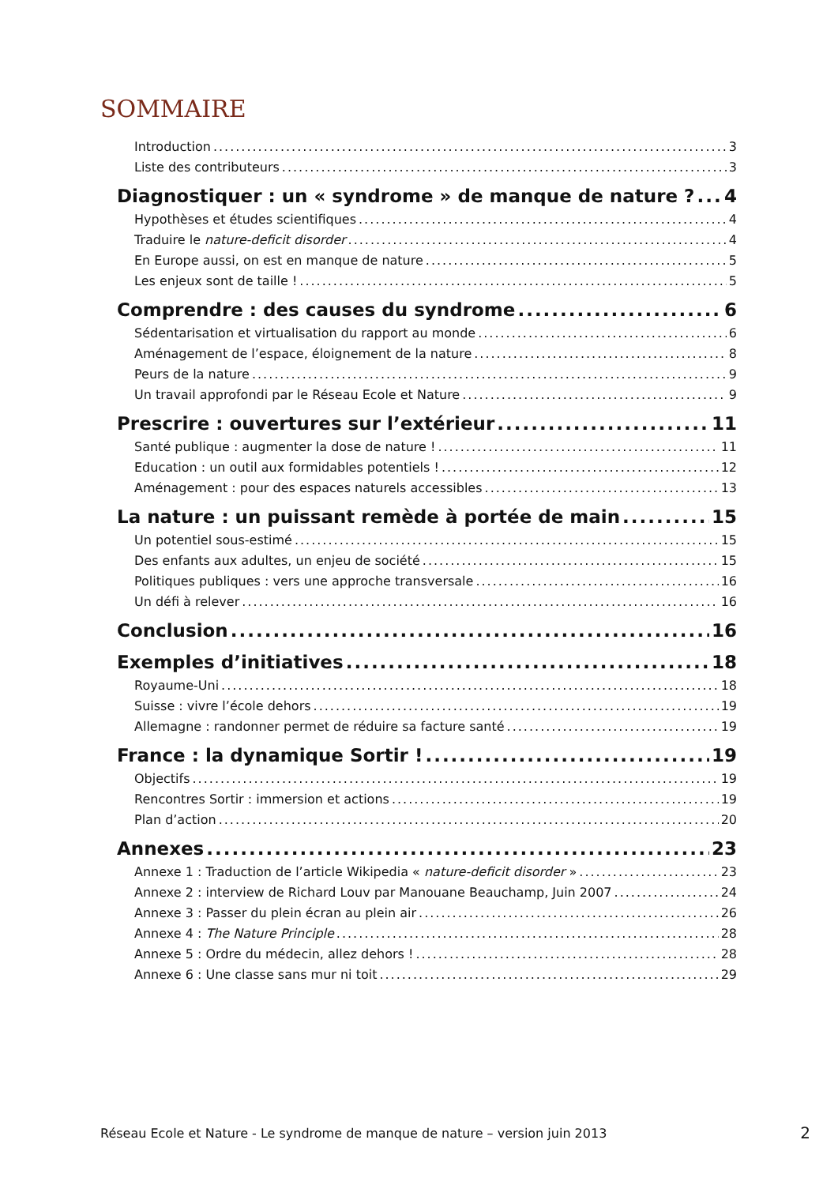SOMMAIRE
Introduction 3
Liste des contributeurs 3
Diagnostiquer : un « syndrome » de manque de nature ? 4
Hypothèses et études scientifiques 4
Traduire le nature-deficit disorder 4
En Europe aussi, on est en manque de nature 5
Les enjeux sont de taille ! 5
Comprendre : des causes du syndrome 6
Sédentarisation et virtualisation du rapport au monde 6
Aménagement de l’espace, éloignement de la nature 8
Peurs de la nature 9
Un travail approfondi par le Réseau Ecole et Nature 9
Prescrire : ouvertures sur l’extérieur 11
Santé publique : augmenter la dose de nature ! 11
Education : un outil aux formidables potentiels ! 12
Aménagement : pour des espaces naturels accessibles 13
La nature : un puissant remède à portée de main 15
Un potentiel sous-estimé 15
Des enfants aux adultes, un enjeu de société 15
Politiques publiques : vers une approche transversale 16
Un défi à relever 16
Conclusion 16
Exemples d’initiatives 18
Royaume-Uni 18
Suisse : vivre l’école dehors 19
Allemagne : randonner permet de réduire sa facture santé 19
France : la dynamique Sortir ! 19
Objectifs 19
Rencontres Sortir : immersion et actions 19
Plan d’action 20
Annexes 23
Annexe 1 : Traduction de l’article Wikipedia « nature-deficit disorder » 23
Annexe 2 : interview de Richard Louv par Manouane Beauchamp, Juin 2007 24
Annexe 3 : Passer du plein écran au plein air 26
Annexe 4 : The Nature Principle 28
Annexe 5 : Ordre du médecin, allez dehors ! 28
Annexe 6 : Une classe sans mur ni toit 29
Réseau Ecole et Nature - Le syndrome de manque de nature – version juin 2013 2